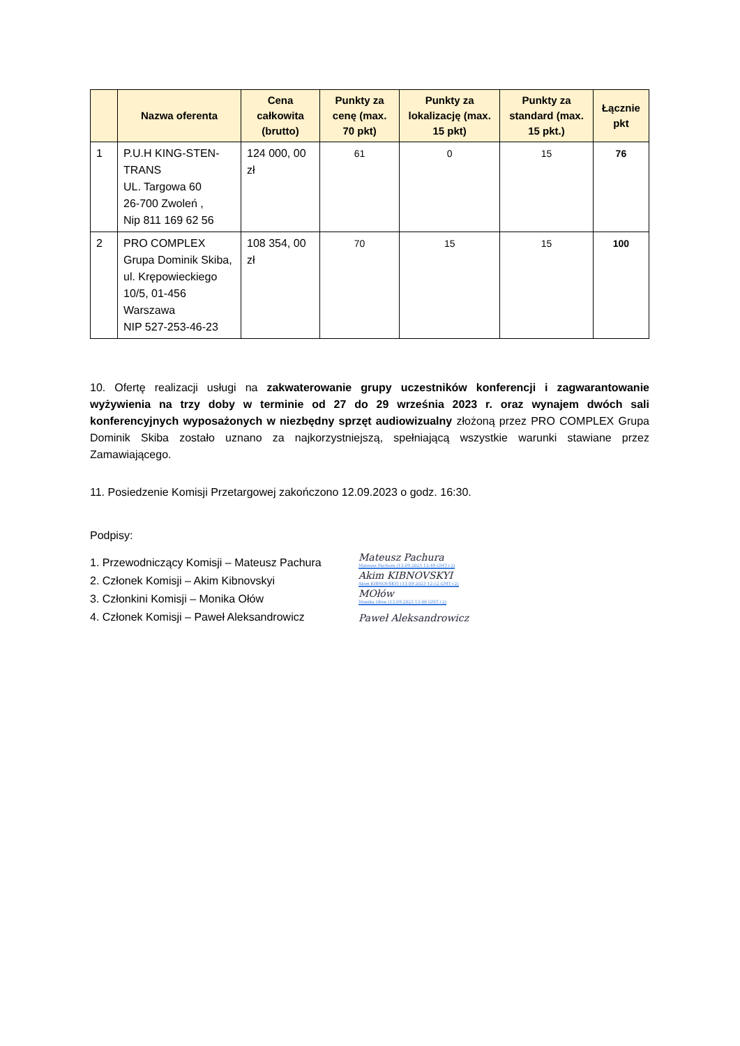| | Nazwa oferenta | Cena całkowita (brutto) | Punkty za cenę (max. 70 pkt) | Punkty za lokalizację (max. 15 pkt) | Punkty za standard (max. 15 pkt.) | Łącznie pkt |
| --- | --- | --- | --- | --- | --- | --- |
| 1 | P.U.H KING-STEN-TRANS UL. Targowa 60 26-700 Zwoleń , Nip 811 169 62 56 | 124 000, 00 zł | 61 | 0 | 15 | 76 |
| 2 | PRO COMPLEX Grupa Dominik Skiba, ul. Krępowieckiego 10/5, 01-456 Warszawa NIP 527-253-46-23 | 108 354, 00 zł | 70 | 15 | 15 | 100 |
10. Ofertę realizacji usługi na zakwaterowanie grupy uczestników konferencji i zagwarantowanie wyżywienia na trzy doby w terminie od 27 do 29 września 2023 r. oraz wynajem dwóch sali konferencyjnych wyposażonych w niezbędny sprzęt audiowizualny złożoną przez PRO COMPLEX Grupa Dominik Skiba zostało uznano za najkorzystniejszą, spełniającą wszystkie warunki stawiane przez Zamawiającego.
11. Posiedzenie Komisji Przetargowej zakończono 12.09.2023 o godz. 16:30.
Podpisy:
1. Przewodniczący Komisji – Mateusz Pachura Mateusz Pachura
Mateusz Pachura (13.09.2023 12:49 GMT+2)
2. Członek Komisji – Akim Kibnovskyi Akim KIBNOVSKYI
Akim KIBNOVSKYI (13.09.2023 12:52 GMT+2)
3. Członkini Komisji – Monika Ołów MOłów
Monika Ołów (13.09.2023 13:06 GMT+2)
4. Członek Komisji – Paweł Aleksandrowicz Paweł Aleksandrowicz